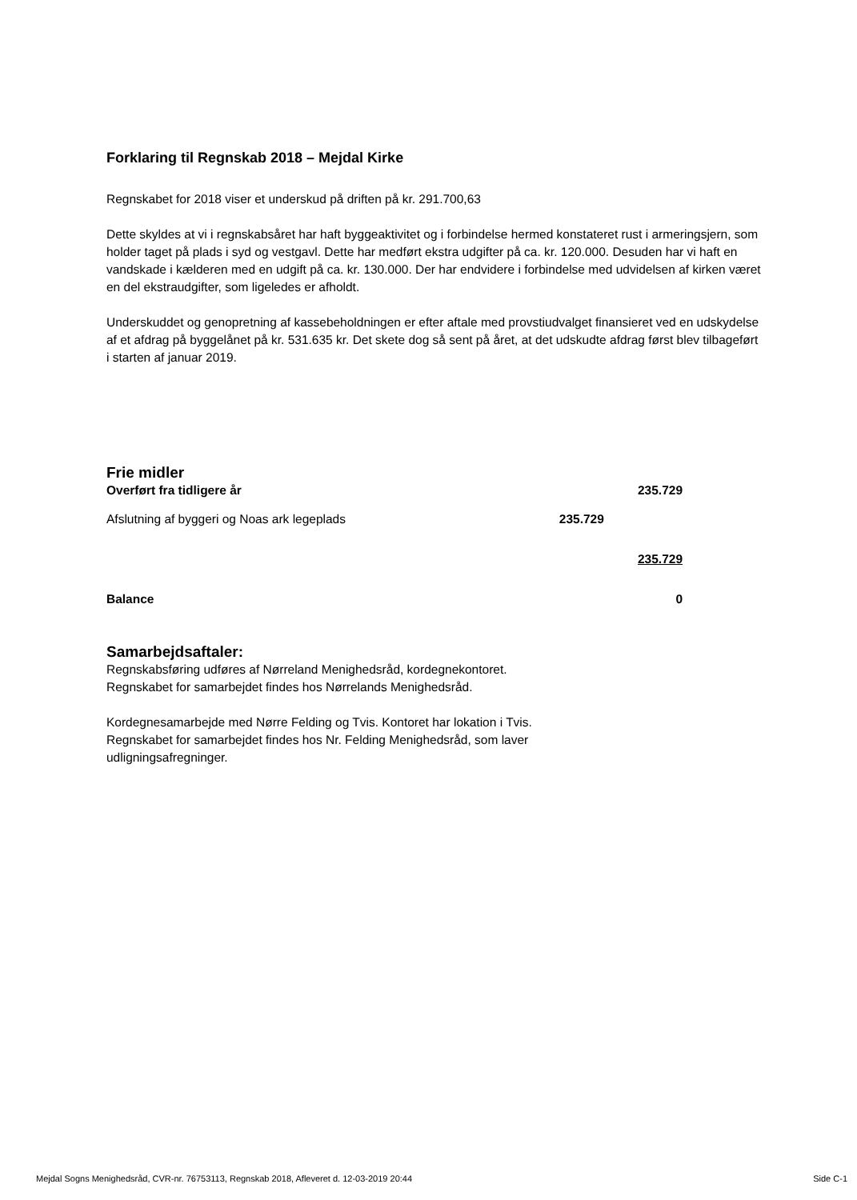Forklaring til Regnskab 2018 – Mejdal Kirke
Regnskabet for 2018 viser et underskud på driften på kr. 291.700,63
Dette skyldes at vi i regnskabsåret har haft byggeaktivitet og i forbindelse hermed konstateret rust i armeringsjern, som holder taget på plads i syd og vestgavl. Dette har medført ekstra udgifter på ca. kr. 120.000. Desuden har vi haft en vandskade i kælderen med en udgift på ca. kr. 130.000. Der har endvidere i forbindelse med udvidelsen af kirken været en del ekstraudgifter, som ligeledes er afholdt.
Underskuddet og genopretning af kassebeholdningen er efter aftale med provstiudvalget finansieret ved en udskydelse af et afdrag på byggelånet på kr. 531.635 kr. Det skete dog så sent på året, at det udskudte afdrag først blev tilbageført i starten af januar 2019.
Frie midler
| Overført fra tidligere år | | 235.729 |
| Afslutning af byggeri og Noas ark legeplads | 235.729 | |
| | | 235.729 |
| Balance | | 0 |
Samarbejdsaftaler:
Regnskabsføring udføres af Nørreland Menighedsråd, kordegnekontoret.
Regnskabet for samarbejdet findes hos Nørrelands Menighedsråd.
Kordegnesamarbejde med Nørre Felding og Tvis. Kontoret har lokation i Tvis.
Regnskabet for samarbejdet findes hos Nr. Felding Menighedsråd, som laver
udligningsafregninger.
Mejdal Sogns Menighedsråd, CVR-nr. 76753113, Regnskab 2018, Afleveret d. 12-03-2019 20:44 Side C-1